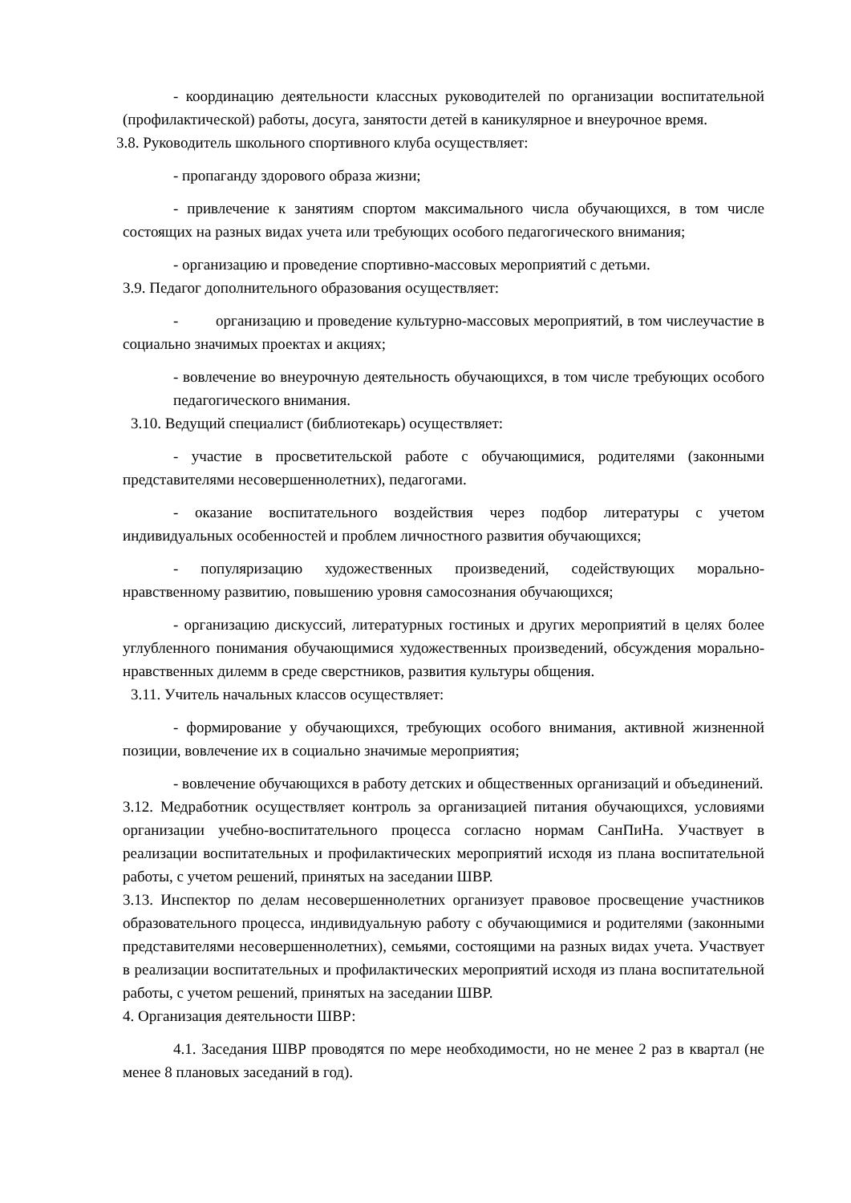- координацию деятельности классных руководителей по организации воспитательной (профилактической) работы, досуга, занятости детей в каникулярное и внеурочное время.
3.8. Руководитель школьного спортивного клуба осуществляет:
- пропаганду здорового образа жизни;
- привлечение к занятиям спортом максимального числа обучающихся, в том числе состоящих на разных видах учета или требующих особого педагогического внимания;
- организацию и проведение спортивно-массовых мероприятий с детьми.
3.9. Педагог дополнительного образования осуществляет:
- организацию и проведение культурно-массовых мероприятий, в том числеучастие в социально значимых проектах и акциях;
- вовлечение во внеурочную деятельность обучающихся, в том числе требующих особого педагогического внимания.
3.10. Ведущий специалист (библиотекарь) осуществляет:
- участие в просветительской работе с обучающимися, родителями (законными представителями несовершеннолетних), педагогами.
- оказание воспитательного воздействия через подбор литературы с учетом индивидуальных особенностей и проблем личностного развития обучающихся;
- популяризацию художественных произведений, содействующих морально-нравственному развитию, повышению уровня самосознания обучающихся;
- организацию дискуссий, литературных гостиных и других мероприятий в целях более углубленного понимания обучающимися художественных произведений, обсуждения морально-нравственных дилемм в среде сверстников, развития культуры общения.
3.11. Учитель начальных классов осуществляет:
- формирование у обучающихся, требующих особого внимания, активной жизненной позиции, вовлечение их в социально значимые мероприятия;
- вовлечение обучающихся в работу детских и общественных организаций и объединений.
3.12. Медработник осуществляет контроль за организацией питания обучающихся, условиями организации учебно-воспитательного процесса согласно нормам СанПиНа. Участвует в реализации воспитательных и профилактических мероприятий исходя из плана воспитательной работы, с учетом решений, принятых на заседании ШВР.
3.13. Инспектор по делам несовершеннолетних организует правовое просвещение участников образовательного процесса, индивидуальную работу с обучающимися и родителями (законными представителями несовершеннолетних), семьями, состоящими на разных видах учета. Участвует в реализации воспитательных и профилактических мероприятий исходя из плана воспитательной работы, с учетом решений, принятых на заседании ШВР.
4. Организация деятельности ШВР:
4.1. Заседания ШВР проводятся по мере необходимости, но не менее 2 раз в квартал (не менее 8 плановых заседаний в год).